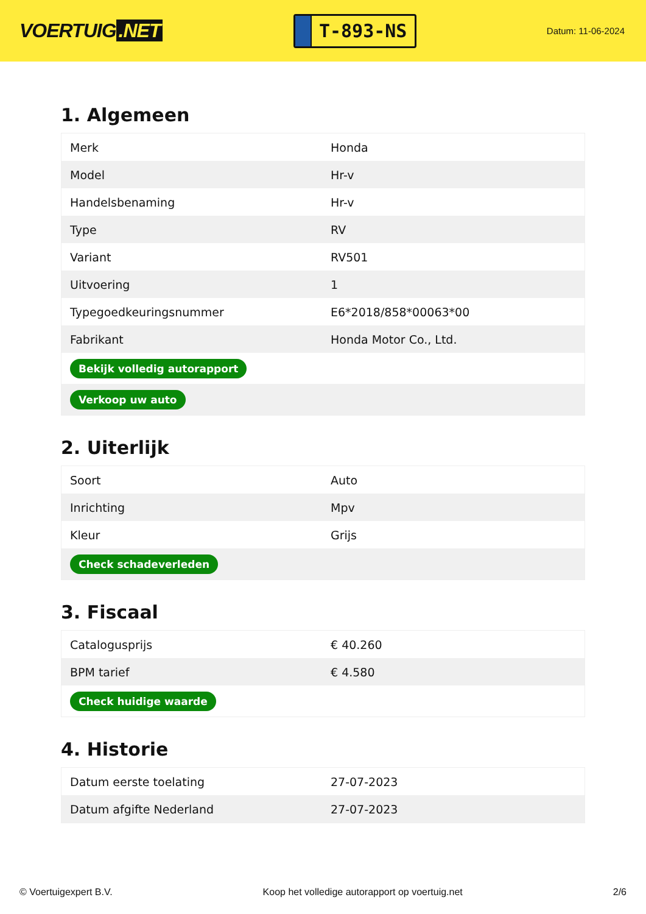VOERTUIG.NET
T-893-NS
Datum: 11-06-2024
1. Algemeen
| Merk | Honda |
| Model | Hr-v |
| Handelsbenaming | Hr-v |
| Type | RV |
| Variant | RV501 |
| Uitvoering | 1 |
| Typegoedkeuringsnummer | E6*2018/858*00063*00 |
| Fabrikant | Honda Motor Co., Ltd. |
| Bekijk volledig autorapport | |
| Verkoop uw auto | |
2. Uiterlijk
| Soort | Auto |
| Inrichting | Mpv |
| Kleur | Grijs |
| Check schadeverleden | |
3. Fiscaal
| Catalogusprijs | € 40.260 |
| BPM tarief | € 4.580 |
| Check huidige waarde | |
4. Historie
| Datum eerste toelating | 27-07-2023 |
| Datum afgifte Nederland | 27-07-2023 |
© Voertuigexpert B.V. Koop het volledige autorapport op voertuig.net 2/6